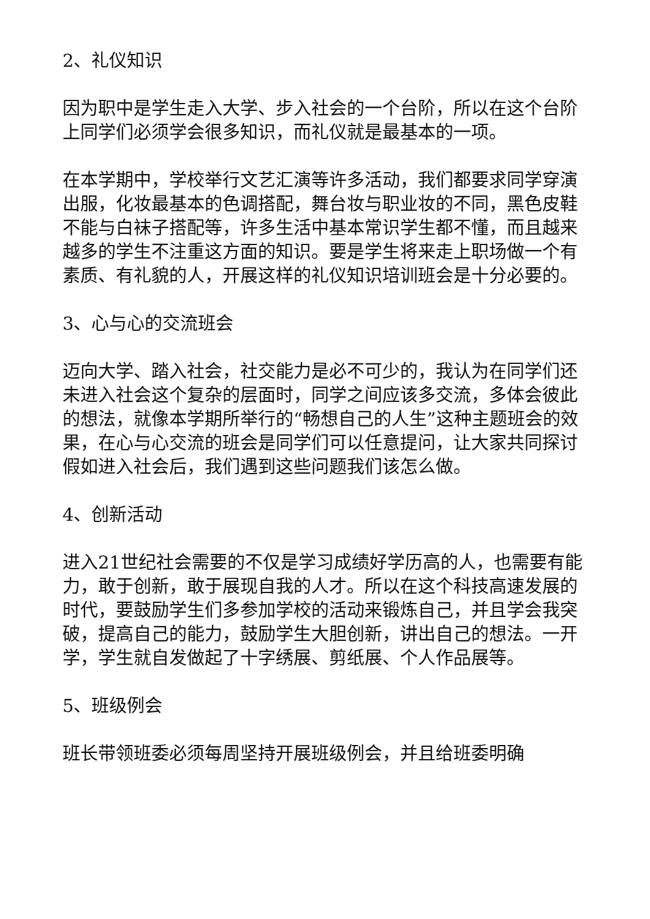2、礼仪知识
因为职中是学生走入大学、步入社会的一个台阶，所以在这个台阶上同学们必须学会很多知识，而礼仪就是最基本的一项。
在本学期中，学校举行文艺汇演等许多活动，我们都要求同学穿演出服，化妆最基本的色调搭配，舞台妆与职业妆的不同，黑色皮鞋不能与白袜子搭配等，许多生活中基本常识学生都不懂，而且越来越多的学生不注重这方面的知识。要是学生将来走上职场做一个有素质、有礼貌的人，开展这样的礼仪知识培训班会是十分必要的。
3、心与心的交流班会
迈向大学、踏入社会，社交能力是必不可少的，我认为在同学们还未进入社会这个复杂的层面时，同学之间应该多交流，多体会彼此的想法，就像本学期所举行的“畅想自己的人生”这种主题班会的效果，在心与心交流的班会是同学们可以任意提问，让大家共同探讨假如进入社会后，我们遇到这些问题我们该怎么做。
4、创新活动
进入21世纪社会需要的不仅是学习成绩好学历高的人，也需要有能力，敢于创新，敢于展现自我的人才。所以在这个科技高速发展的时代，要鼓励学生们多参加学校的活动来锻炼自己，并且学会我突破，提高自己的能力，鼓励学生大胆创新，讲出自己的想法。一开学，学生就自发做起了十字绣展、剪纸展、个人作品展等。
5、班级例会
班长带领班委必须每周坚持开展班级例会，并且给班委明确